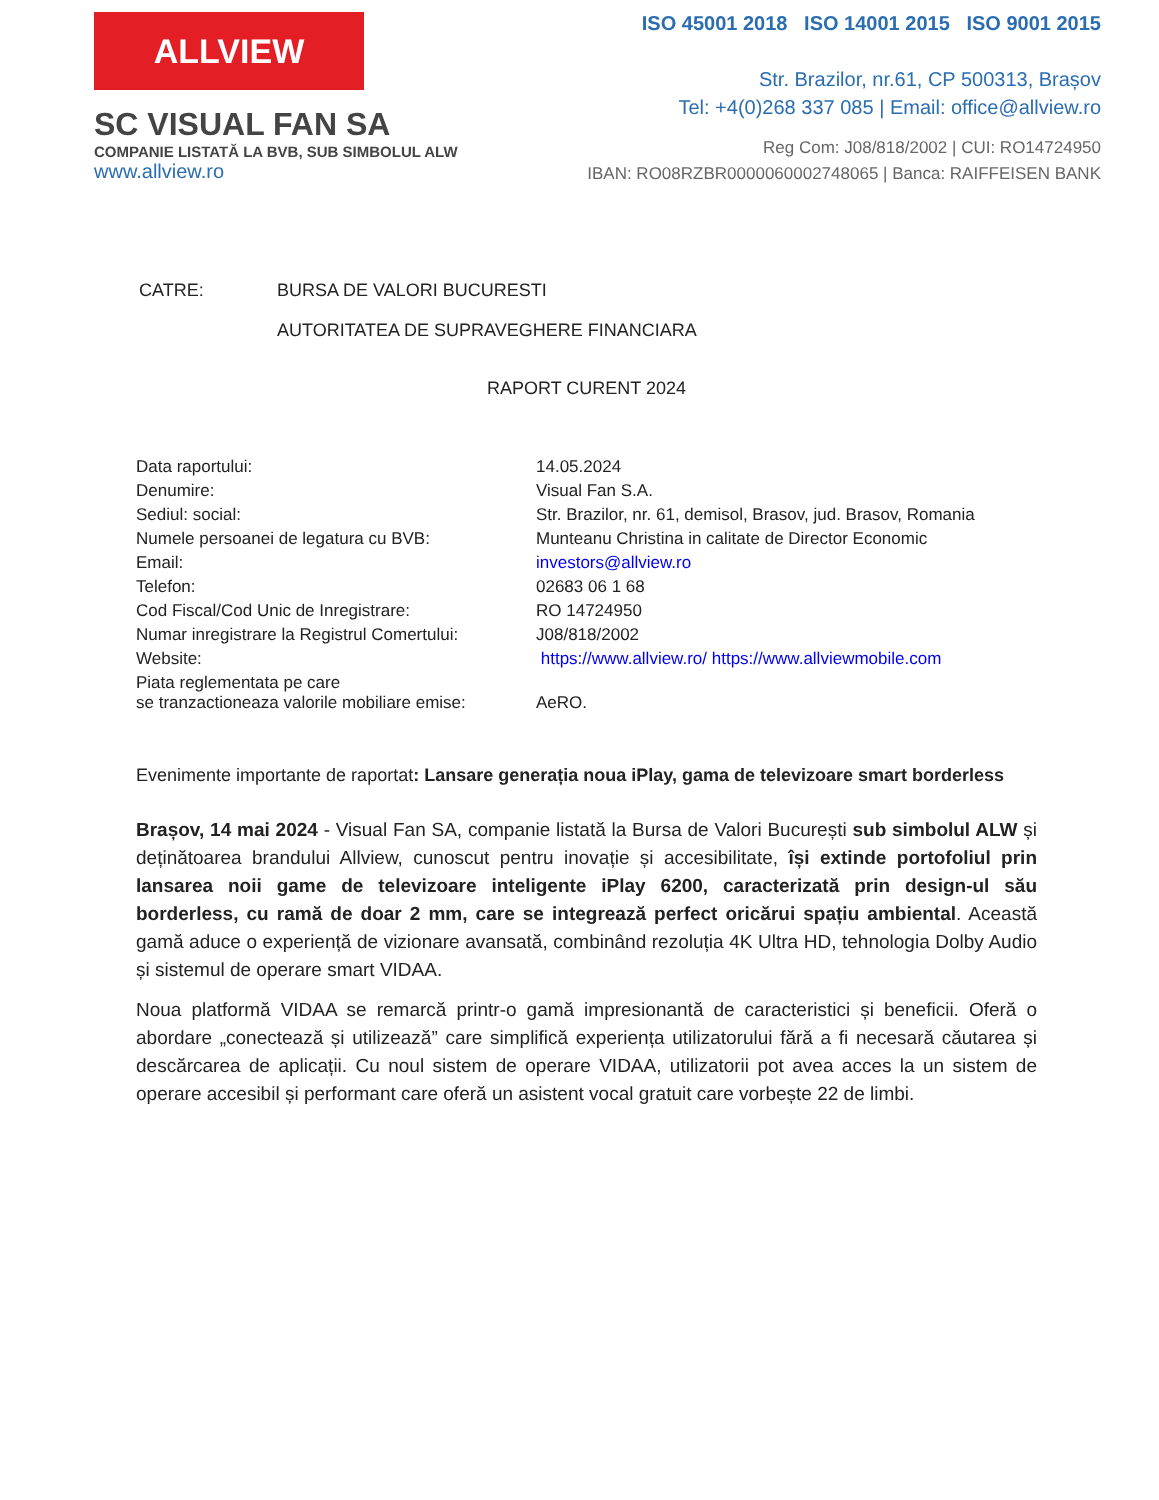ALLVIEW
SC VISUAL FAN SA
COMPANIE LISTATĂ LA BVB, SUB SIMBOLUL ALW
www.allview.ro
ISO 45001 2018 ISO 14001 2015 ISO 9001 2015
Str. Brazilor, nr.61, CP 500313, Brașov
Tel: +4(0)268 337 085 | Email: office@allview.ro
Reg Com: J08/818/2002 | CUI: RO14724950
IBAN: RO08RZBR0000060002748065 | Banca: RAIFFEISEN BANK
| CATRE: | BURSA DE VALORI BUCURESTI |
| | AUTORITATEA DE SUPRAVEGHERE FINANCIARA |
RAPORT CURENT 2024
| Data raportului: | 14.05.2024 |
| Denumire: | Visual Fan S.A. |
| Sediul: social: | Str. Brazilor, nr. 61, demisol, Brasov, jud. Brasov, Romania |
| Numele persoanei de legatura cu BVB: | Munteanu Christina in calitate de Director Economic |
| Email: | investors@allview.ro |
| Telefon: | 02683 06 1 68 |
| Cod Fiscal/Cod Unic de Inregistrare: | RO 14724950 |
| Numar inregistrare la Registrul Comertului: | J08/818/2002 |
| Website: | https://www.allview.ro/ https://www.allviewmobile.com |
| Piata reglementata pe care se tranzactioneaza valorile mobiliare emise: | AeRO. |
Evenimente importante de raportat: Lansare generația noua iPlay, gama de televizoare smart borderless
Brașov, 14 mai 2024 - Visual Fan SA, companie listată la Bursa de Valori București sub simbolul ALW și deținătoarea brandului Allview, cunoscut pentru inovație și accesibilitate, își extinde portofoliul prin lansarea noii game de televizoare inteligente iPlay 6200, caracterizată prin design-ul său borderless, cu ramă de doar 2 mm, care se integrează perfect oricărui spațiu ambiental. Această gamă aduce o experiență de vizionare avansată, combinând rezoluția 4K Ultra HD, tehnologia Dolby Audio și sistemul de operare smart VIDAA.
Noua platformă VIDAA se remarcă printr-o gamă impresionantă de caracteristici și beneficii. Oferă o abordare „conectează și utilizează” care simplifică experiența utilizatorului fără a fi necesară căutarea și descărcarea de aplicații. Cu noul sistem de operare VIDAA, utilizatorii pot avea acces la un sistem de operare accesibil și performant care oferă un asistent vocal gratuit care vorbește 22 de limbi.